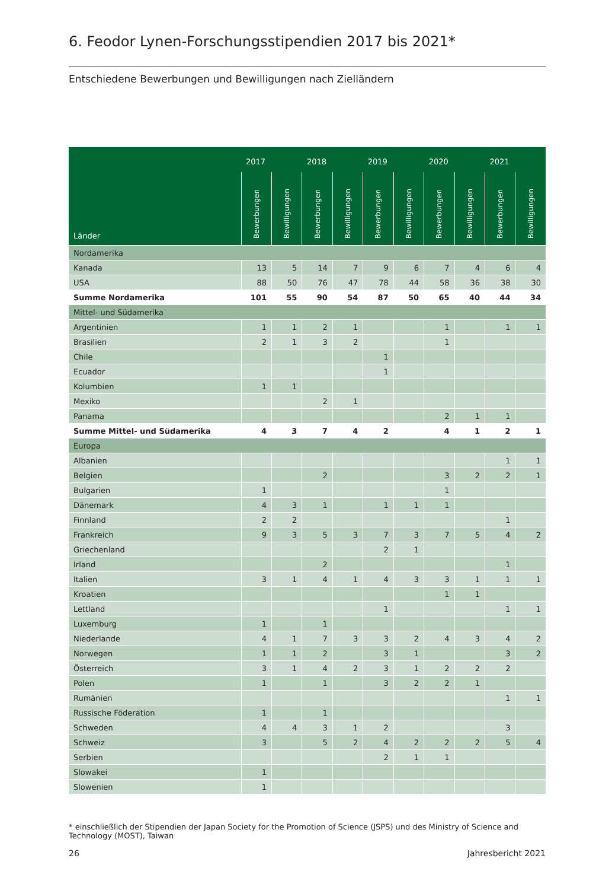6. Feodor Lynen-Forschungsstipendien 2017 bis 2021*
Entschiedene Bewerbungen und Bewilligungen nach Zielländern
| Länder | 2017 | | 2018 | | 2019 | | 2020 | | 2021 | |
| --- | --- | --- | --- | --- | --- | --- | --- | --- | --- | --- |
| | Bewerbungen | Bewilligungen | Bewerbungen | Bewilligungen | Bewerbungen | Bewilligungen | Bewerbungen | Bewilligungen | Bewerbungen | Bewilligungen |
| Nordamerika | | | | | | | | | | |
| Kanada | 13 | 5 | 14 | 7 | 9 | 6 | 7 | 4 | 6 | 4 |
| USA | 88 | 50 | 76 | 47 | 78 | 44 | 58 | 36 | 38 | 30 |
| Summe Nordamerika | 101 | 55 | 90 | 54 | 87 | 50 | 65 | 40 | 44 | 34 |
| Mittel- und Südamerika | | | | | | | | | | |
| Argentinien | 1 | 1 | 2 | 1 | | | 1 | | 1 | 1 |
| Brasilien | 2 | 1 | 3 | 2 | | | 1 | | | |
| Chile | | | | | 1 | | | | | |
| Ecuador | | | | | 1 | | | | | |
| Kolumbien | 1 | 1 | | | | | | | | |
| Mexiko | | | 2 | 1 | | | | | | |
| Panama | | | | | | | 2 | 1 | 1 | |
| Summe Mittel- und Südamerika | 4 | 3 | 7 | 4 | 2 | | 4 | 1 | 2 | 1 |
| Europa | | | | | | | | | | |
| Albanien | | | | | | | | | 1 | 1 |
| Belgien | | | 2 | | | | 3 | 2 | 2 | 1 |
| Bulgarien | 1 | | | | | | 1 | | | |
| Dänemark | 4 | 3 | 1 | | 1 | 1 | 1 | | | |
| Finnland | 2 | 2 | | | | | | | 1 | |
| Frankreich | 9 | 3 | 5 | 3 | 7 | 3 | 7 | 5 | 4 | 2 |
| Griechenland | | | | | 2 | 1 | | | | |
| Irland | | | 2 | | | | | | 1 | |
| Italien | 3 | 1 | 4 | 1 | 4 | 3 | 3 | 1 | 1 | 1 |
| Kroatien | | | | | | | 1 | 1 | | |
| Lettland | | | | | 1 | | | | 1 | 1 |
| Luxemburg | 1 | | 1 | | | | | | | |
| Niederlande | 4 | 1 | 7 | 3 | 3 | 2 | 4 | 3 | 4 | 2 |
| Norwegen | 1 | 1 | 2 | | 3 | 1 | | | 3 | 2 |
| Österreich | 3 | 1 | 4 | 2 | 3 | 1 | 2 | 2 | 2 | |
| Polen | 1 | | 1 | | 3 | 2 | 2 | 1 | | |
| Rumänien | | | | | | | | | 1 | 1 |
| Russische Föderation | 1 | | 1 | | | | | | | |
| Schweden | 4 | 4 | 3 | 1 | 2 | | | | 3 | |
| Schweiz | 3 | | 5 | 2 | 4 | 2 | 2 | 2 | 5 | 4 |
| Serbien | | | | | 2 | 1 | 1 | | | |
| Slowakei | 1 | | | | | | | | | |
| Slowenien | 1 | | | | | | | | | |
* einschließlich der Stipendien der Japan Society for the Promotion of Science (JSPS) und des Ministry of Science and Technology (MOST), Taiwan
26 Jahresbericht 2021